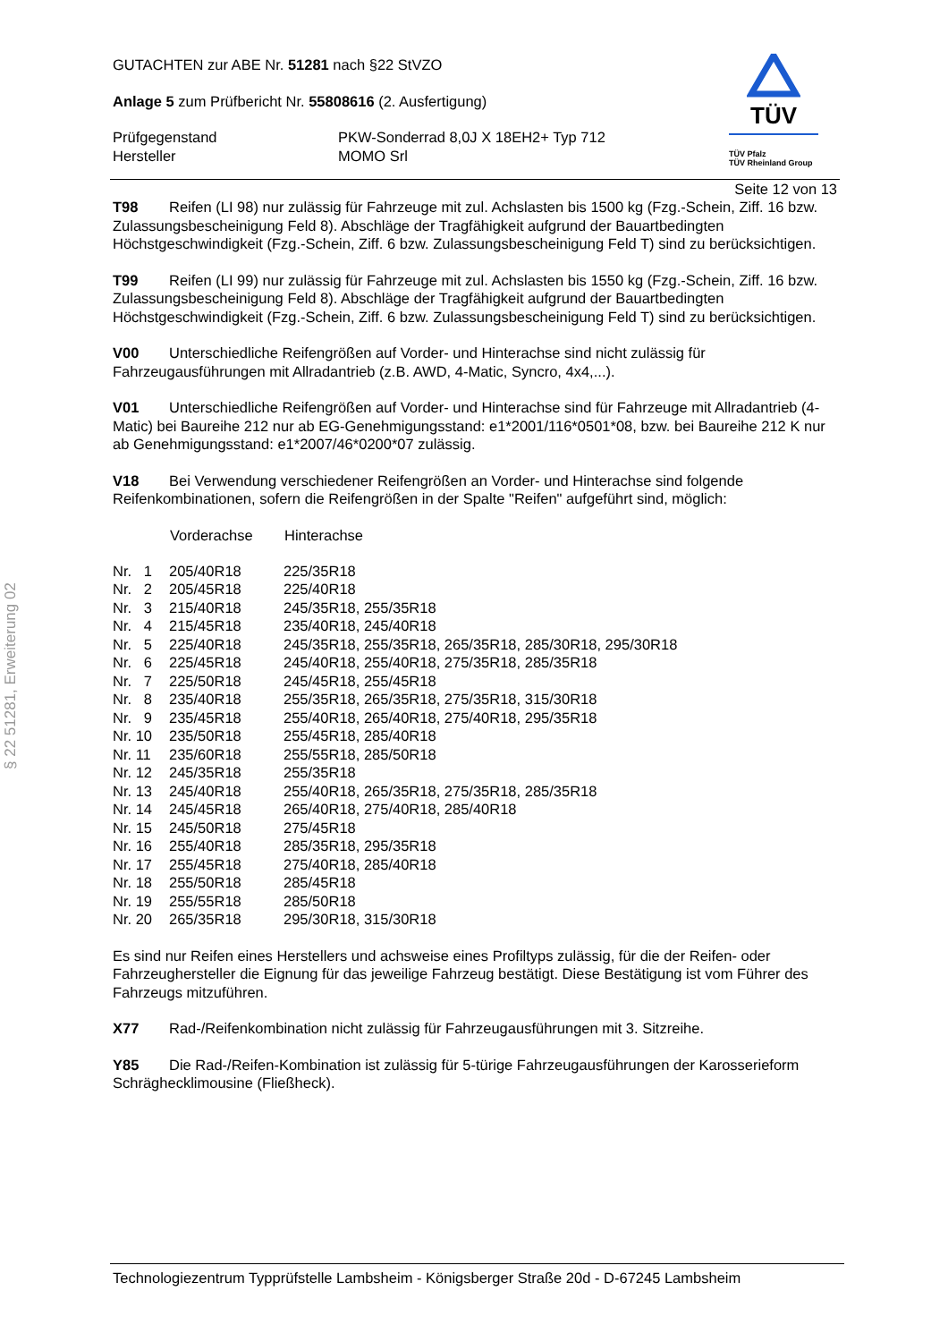§ 22 51281, Erweiterung 02
TÜV
TÜV Pfalz
TÜV Rheinland Group
GUTACHTEN zur ABE Nr. 51281 nach §22 StVZO
Anlage 5 zum Prüfbericht Nr. 55808616 (2. Ausfertigung)
| Prüfgegenstand | PKW-Sonderrad 8,0J X 18EH2+ Typ 712 |
| Hersteller | MOMO Srl |
Seite 12 von 13
T98 Reifen (LI 98) nur zulässig für Fahrzeuge mit zul. Achslasten bis 1500 kg (Fzg.-Schein, Ziff. 16 bzw. Zulassungsbescheinigung Feld 8). Abschläge der Tragfähigkeit aufgrund der Bauartbedingten Höchstgeschwindigkeit (Fzg.-Schein, Ziff. 6 bzw. Zulassungsbescheinigung Feld T) sind zu berücksichtigen.
T99 Reifen (LI 99) nur zulässig für Fahrzeuge mit zul. Achslasten bis 1550 kg (Fzg.-Schein, Ziff. 16 bzw. Zulassungsbescheinigung Feld 8). Abschläge der Tragfähigkeit aufgrund der Bauartbedingten Höchstgeschwindigkeit (Fzg.-Schein, Ziff. 6 bzw. Zulassungsbescheinigung Feld T) sind zu berücksichtigen.
V00 Unterschiedliche Reifengrößen auf Vorder- und Hinterachse sind nicht zulässig für Fahrzeugausführungen mit Allradantrieb (z.B. AWD, 4-Matic, Syncro, 4x4,...).
V01 Unterschiedliche Reifengrößen auf Vorder- und Hinterachse sind für Fahrzeuge mit Allradantrieb (4-Matic) bei Baureihe 212 nur ab EG-Genehmigungsstand: e1*2001/116*0501*08, bzw. bei Baureihe 212 K nur ab Genehmigungsstand: e1*2007/46*0200*07 zulässig.
V18 Bei Verwendung verschiedener Reifengrößen an Vorder- und Hinterachse sind folgende Reifenkombinationen, sofern die Reifengrößen in der Spalte "Reifen" aufgeführt sind, möglich:
| | Vorderachse | Hinterachse |
| --- | --- | --- |
| Nr. 1 | 205/40R18 | 225/35R18 |
| Nr. 2 | 205/45R18 | 225/40R18 |
| Nr. 3 | 215/40R18 | 245/35R18, 255/35R18 |
| Nr. 4 | 215/45R18 | 235/40R18, 245/40R18 |
| Nr. 5 | 225/40R18 | 245/35R18, 255/35R18, 265/35R18, 285/30R18, 295/30R18 |
| Nr. 6 | 225/45R18 | 245/40R18, 255/40R18, 275/35R18, 285/35R18 |
| Nr. 7 | 225/50R18 | 245/45R18, 255/45R18 |
| Nr. 8 | 235/40R18 | 255/35R18, 265/35R18, 275/35R18, 315/30R18 |
| Nr. 9 | 235/45R18 | 255/40R18, 265/40R18, 275/40R18, 295/35R18 |
| Nr. 10 | 235/50R18 | 255/45R18, 285/40R18 |
| Nr. 11 | 235/60R18 | 255/55R18, 285/50R18 |
| Nr. 12 | 245/35R18 | 255/35R18 |
| Nr. 13 | 245/40R18 | 255/40R18, 265/35R18, 275/35R18, 285/35R18 |
| Nr. 14 | 245/45R18 | 265/40R18, 275/40R18, 285/40R18 |
| Nr. 15 | 245/50R18 | 275/45R18 |
| Nr. 16 | 255/40R18 | 285/35R18, 295/35R18 |
| Nr. 17 | 255/45R18 | 275/40R18, 285/40R18 |
| Nr. 18 | 255/50R18 | 285/45R18 |
| Nr. 19 | 255/55R18 | 285/50R18 |
| Nr. 20 | 265/35R18 | 295/30R18, 315/30R18 |
Es sind nur Reifen eines Herstellers und achsweise eines Profiltyps zulässig, für die der Reifen- oder Fahrzeughersteller die Eignung für das jeweilige Fahrzeug bestätigt. Diese Bestätigung ist vom Führer des Fahrzeugs mitzuführen.
X77 Rad-/Reifenkombination nicht zulässig für Fahrzeugausführungen mit 3. Sitzreihe.
Y85 Die Rad-/Reifen-Kombination ist zulässig für 5-türige Fahrzeugausführungen der Karosserieform Schräghecklimousine (Fließheck).
Technologiezentrum Typprüfstelle Lambsheim - Königsberger Straße 20d - D-67245 Lambsheim